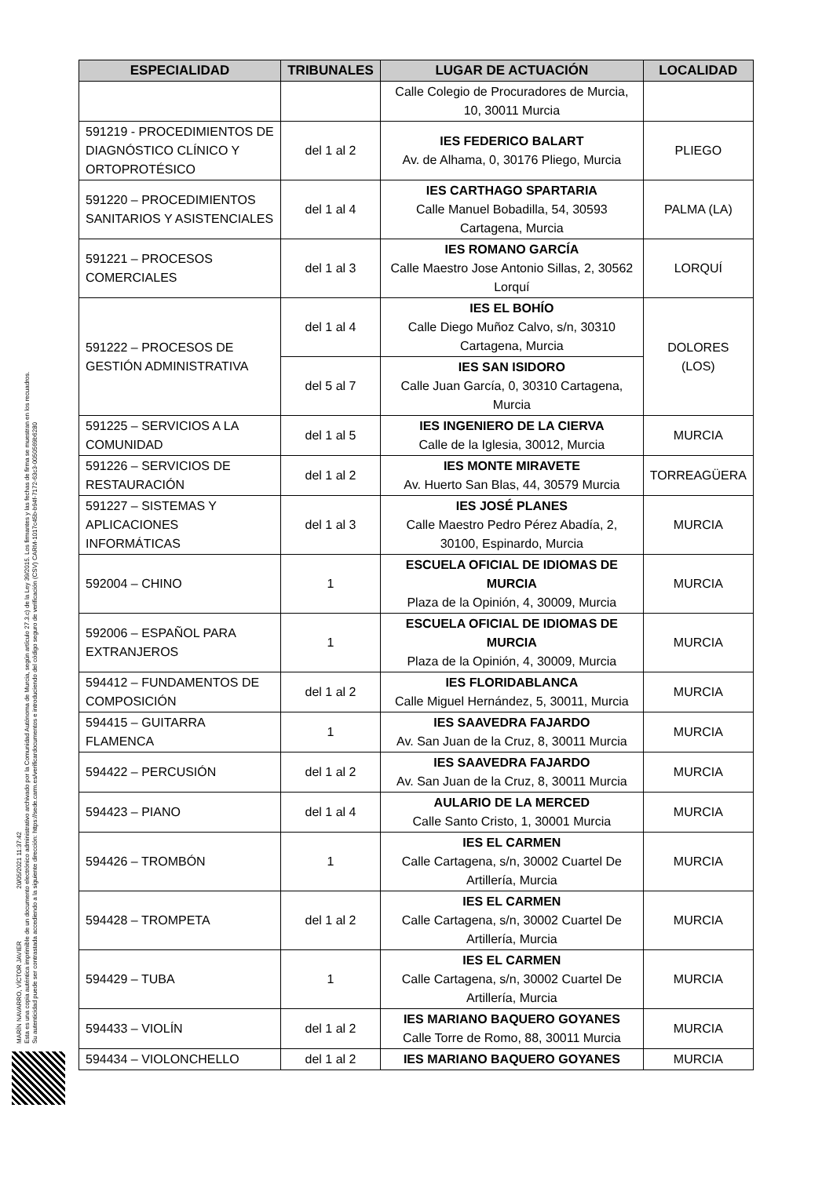MARÍN NAVARRO, VÍCTOR JAVIER 20/05/2021 11:37:42
Esta es una copia auténtica imprimible de un documento electrónico administrativo archivado por la Comunidad Autónoma de Murcia, según artículo 27.3.c) de la Ley 39/2015. Los firmantes y las fechas de firma se muestran en los recuadros.
Su autenticidad puede ser contrastada accediendo a la siguiente dirección: https://sede.carm.es/verificardocumentos e introduciendo del código seguro de verificación (CSV) CARM-1017c45b-b94f-7172-63c3-0050569b6280
| ESPECIALIDAD | TRIBUNALES | LUGAR DE ACTUACIÓN | LOCALIDAD |
| --- | --- | --- | --- |
| | | Calle Colegio de Procuradores de Murcia, 10, 30011 Murcia | |
| 591219 - PROCEDIMIENTOS DE DIAGNÓSTICO CLÍNICO Y ORTOPROTÉSICO | del 1 al 2 | IES FEDERICO BALART Av. de Alhama, 0, 30176 Pliego, Murcia | PLIEGO |
| 591220 – PROCEDIMIENTOS SANITARIOS Y ASISTENCIALES | del 1 al 4 | IES CARTHAGO SPARTARIA Calle Manuel Bobadilla, 54, 30593 Cartagena, Murcia | PALMA (LA) |
| 591221 – PROCESOS COMERCIALES | del 1 al 3 | IES ROMANO GARCÍA Calle Maestro Jose Antonio Sillas, 2, 30562 Lorquí | LORQUÍ |
| 591222 – PROCESOS DE GESTIÓN ADMINISTRATIVA | del 1 al 4 | IES EL BOHÍO Calle Diego Muñoz Calvo, s/n, 30310 Cartagena, Murcia | DOLORES (LOS) |
| | del 5 al 7 | IES SAN ISIDORO Calle Juan García, 0, 30310 Cartagena, Murcia | |
| 591225 – SERVICIOS A LA COMUNIDAD | del 1 al 5 | IES INGENIERO DE LA CIERVA Calle de la Iglesia, 30012, Murcia | MURCIA |
| 591226 – SERVICIOS DE RESTAURACIÓN | del 1 al 2 | IES MONTE MIRAVETE Av. Huerto San Blas, 44, 30579 Murcia | TORREAGÜERA |
| 591227 – SISTEMAS Y APLICACIONES INFORMÁTICAS | del 1 al 3 | IES JOSÉ PLANES Calle Maestro Pedro Pérez Abadía, 2, 30100, Espinardo, Murcia | MURCIA |
| 592004 – CHINO | 1 | ESCUELA OFICIAL DE IDIOMAS DE MURCIA Plaza de la Opinión, 4, 30009, Murcia | MURCIA |
| 592006 – ESPAÑOL PARA EXTRANJEROS | 1 | ESCUELA OFICIAL DE IDIOMAS DE MURCIA Plaza de la Opinión, 4, 30009, Murcia | MURCIA |
| 594412 – FUNDAMENTOS DE COMPOSICIÓN | del 1 al 2 | IES FLORIDABLANCA Calle Miguel Hernández, 5, 30011, Murcia | MURCIA |
| 594415 – GUITARRA FLAMENCA | 1 | IES SAAVEDRA FAJARDO Av. San Juan de la Cruz, 8, 30011 Murcia | MURCIA |
| 594422 – PERCUSIÓN | del 1 al 2 | IES SAAVEDRA FAJARDO Av. San Juan de la Cruz, 8, 30011 Murcia | MURCIA |
| 594423 – PIANO | del 1 al 4 | AULARIO DE LA MERCED Calle Santo Cristo, 1, 30001 Murcia | MURCIA |
| 594426 – TROMBÓN | 1 | IES EL CARMEN Calle Cartagena, s/n, 30002 Cuartel De Artillería, Murcia | MURCIA |
| 594428 – TROMPETA | del 1 al 2 | IES EL CARMEN Calle Cartagena, s/n, 30002 Cuartel De Artillería, Murcia | MURCIA |
| 594429 – TUBA | 1 | IES EL CARMEN Calle Cartagena, s/n, 30002 Cuartel De Artillería, Murcia | MURCIA |
| 594433 – VIOLÍN | del 1 al 2 | IES MARIANO BAQUERO GOYANES Calle Torre de Romo, 88, 30011 Murcia | MURCIA |
| 594434 – VIOLONCHELLO | del 1 al 2 | IES MARIANO BAQUERO GOYANES | MURCIA |